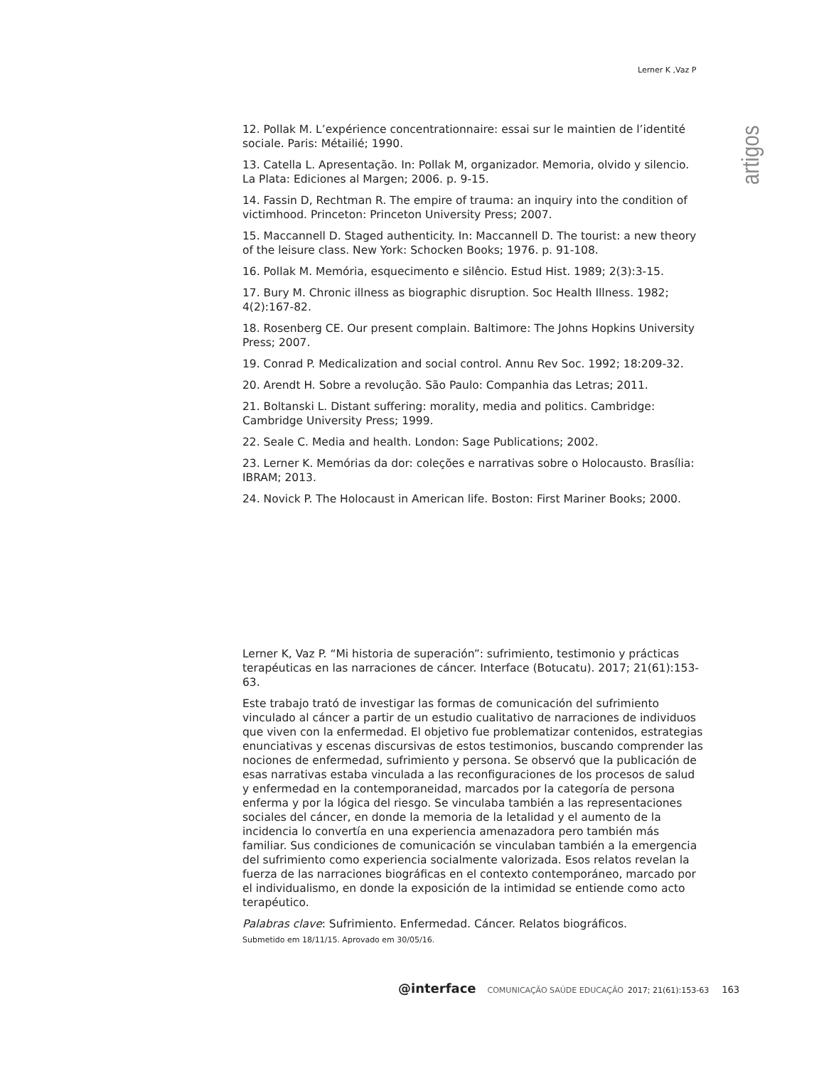Lerner K ,Vaz P
artigos
12. Pollak M. L’expérience concentrationnaire: essai sur le maintien de l’identité sociale. Paris: Métailié; 1990.
13. Catella L. Apresentação. In: Pollak M, organizador. Memoria, olvido y silencio. La Plata: Ediciones al Margen; 2006. p. 9-15.
14. Fassin D, Rechtman R. The empire of trauma: an inquiry into the condition of victimhood. Princeton: Princeton University Press; 2007.
15. Maccannell D. Staged authenticity. In: Maccannell D. The tourist: a new theory of the leisure class. New York: Schocken Books; 1976. p. 91-108.
16. Pollak M. Memória, esquecimento e silêncio. Estud Hist. 1989; 2(3):3-15.
17. Bury M. Chronic illness as biographic disruption. Soc Health Illness. 1982; 4(2):167-82.
18. Rosenberg CE. Our present complain. Baltimore: The Johns Hopkins University Press; 2007.
19. Conrad P. Medicalization and social control. Annu Rev Soc. 1992; 18:209-32.
20. Arendt H. Sobre a revolução. São Paulo: Companhia das Letras; 2011.
21. Boltanski L. Distant suffering: morality, media and politics. Cambridge: Cambridge University Press; 1999.
22. Seale C. Media and health. London: Sage Publications; 2002.
23. Lerner K. Memórias da dor: coleções e narrativas sobre o Holocausto. Brasília: IBRAM; 2013.
24. Novick P. The Holocaust in American life. Boston: First Mariner Books; 2000.
Lerner K, Vaz P. “Mi historia de superación”: sufrimiento, testimonio y prácticas terapéuticas en las narraciones de cáncer. Interface (Botucatu). 2017; 21(61):153-63.
Este trabajo trató de investigar las formas de comunicación del sufrimiento vinculado al cáncer a partir de un estudio cualitativo de narraciones de individuos que viven con la enfermedad. El objetivo fue problematizar contenidos, estrategias enunciativas y escenas discursivas de estos testimonios, buscando comprender las nociones de enfermedad, sufrimiento y persona. Se observó que la publicación de esas narrativas estaba vinculada a las reconfiguraciones de los procesos de salud y enfermedad en la contemporaneidad, marcados por la categoría de persona enferma y por la lógica del riesgo. Se vinculaba también a las representaciones sociales del cáncer, en donde la memoria de la letalidad y el aumento de la incidencia lo convertía en una experiencia amenazadora pero también más familiar. Sus condiciones de comunicación se vinculaban también a la emergencia del sufrimiento como experiencia socialmente valorizada. Esos relatos revelan la fuerza de las narraciones biográficas en el contexto contemporáneo, marcado por el individualismo, en donde la exposición de la intimidad se entiende como acto terapéutico.
Palabras clave: Sufrimiento. Enfermedad. Cáncer. Relatos biográficos.
Submetido em 18/11/15. Aprovado em 30/05/16.
@interface COMUNICAÇÃO SAÚDE EDUCAÇÃO 2017; 21(61):153-63 163